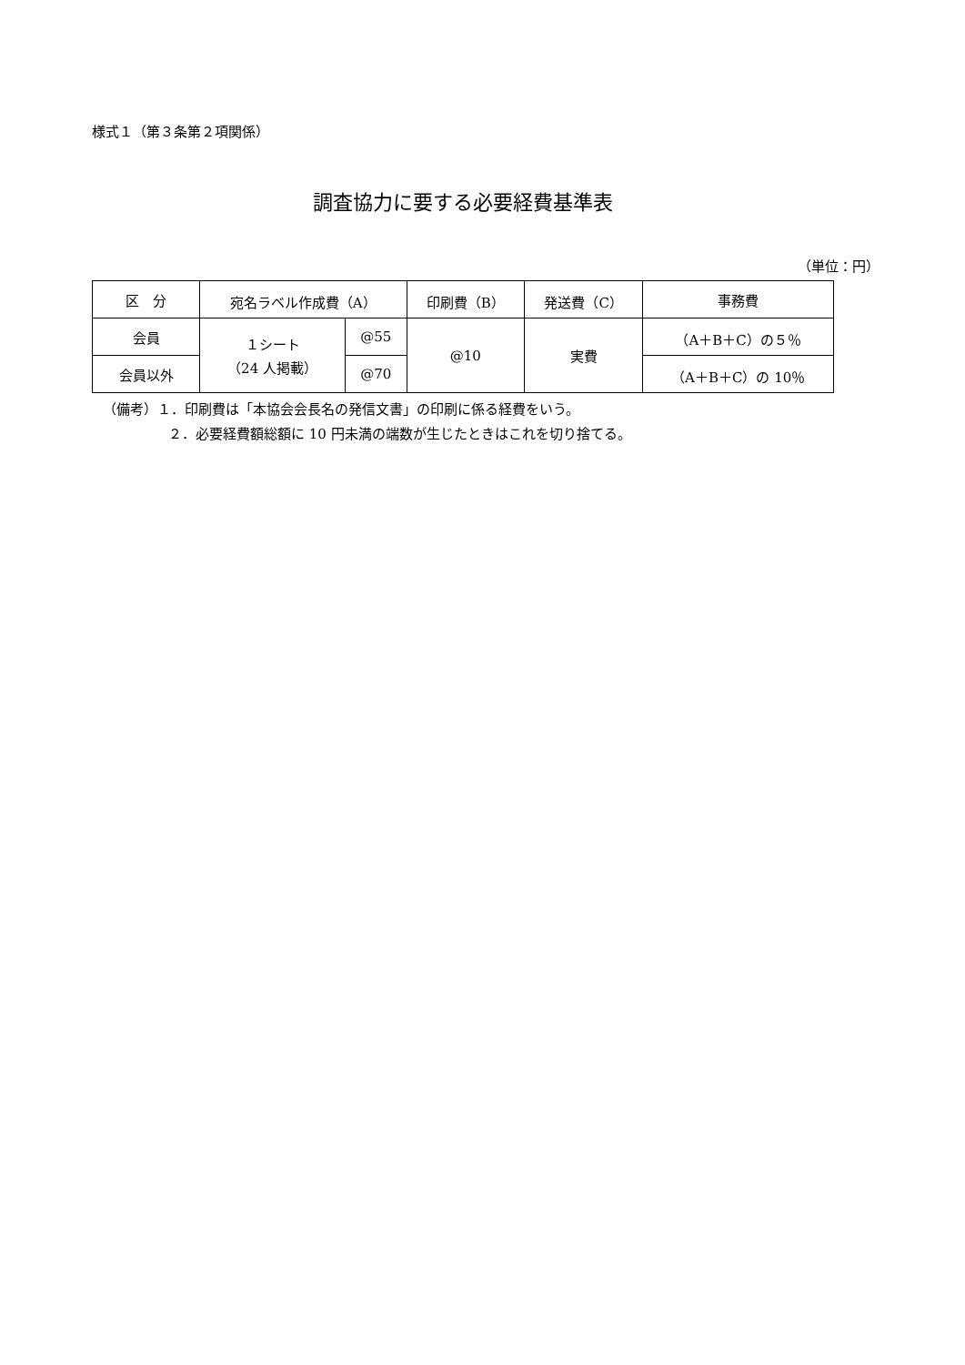様式１（第３条第２項関係）
調査協力に要する必要経費基準表
（単位：円）
| 区 分 | 宛名ラベル作成費（A） | | 印刷費（B） | 発送費（C） | 事務費 |
| --- | --- | --- | --- | --- | --- |
| 会員 | １シート （24 人掲載） | @55 | @10 | 実費 | （A＋B＋C）の５％ |
| 会員以外 | | @70 | | | （A＋B＋C）の 10％ |
（備考）１．印刷費は「本協会会長名の発信文書」の印刷に係る経費をいう。
２．必要経費額総額に 10 円未満の端数が生じたときはこれを切り捨てる。